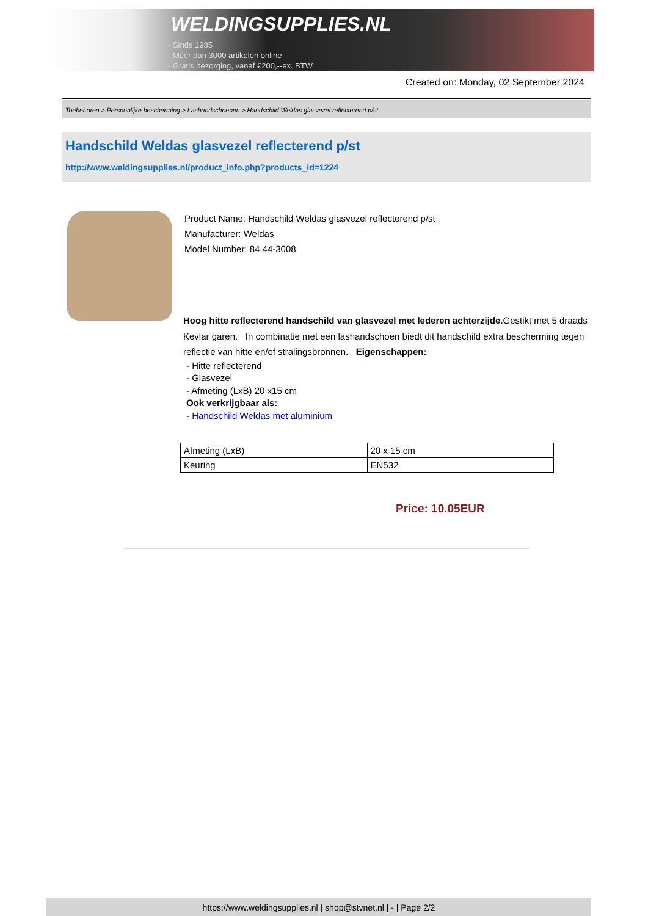WELDINGSUPPLIES.NL
- Sinds 1985
- Méér dan 3000 artikelen online
- Gratis bezorging, vanaf €200,--ex. BTW
Created on: Monday, 02 September 2024
Toebehoren > Persoonlijke bescherming > Lashandschoenen > Handschild Weldas glasvezel reflecterend p/st
Handschild Weldas glasvezel reflecterend p/st
http://www.weldingsupplies.nl/product_info.php?products_id=1224
Product Name: Handschild Weldas glasvezel reflecterend p/st
Manufacturer: Weldas
Model Number: 84.44-3008
Hoog hitte reflecterend handschild van glasvezel met lederen achterzijde. Gestikt met 5 draads Kevlar garen. In combinatie met een lashandschoen biedt dit handschild extra bescherming tegen reflectie van hitte en/of stralingsbronnen. Eigenschappen:
- Hitte reflecterend
- Glasvezel
- Afmeting (LxB) 20 x15 cm
Ook verkrijgbaar als:
- Handschild Weldas met aluminium
| Afmeting (LxB) | 20 x 15 cm |
| Keuring | EN532 |
Price: 10.05EUR
https://www.weldingsupplies.nl | shop@stvnet.nl | - | Page 2/2